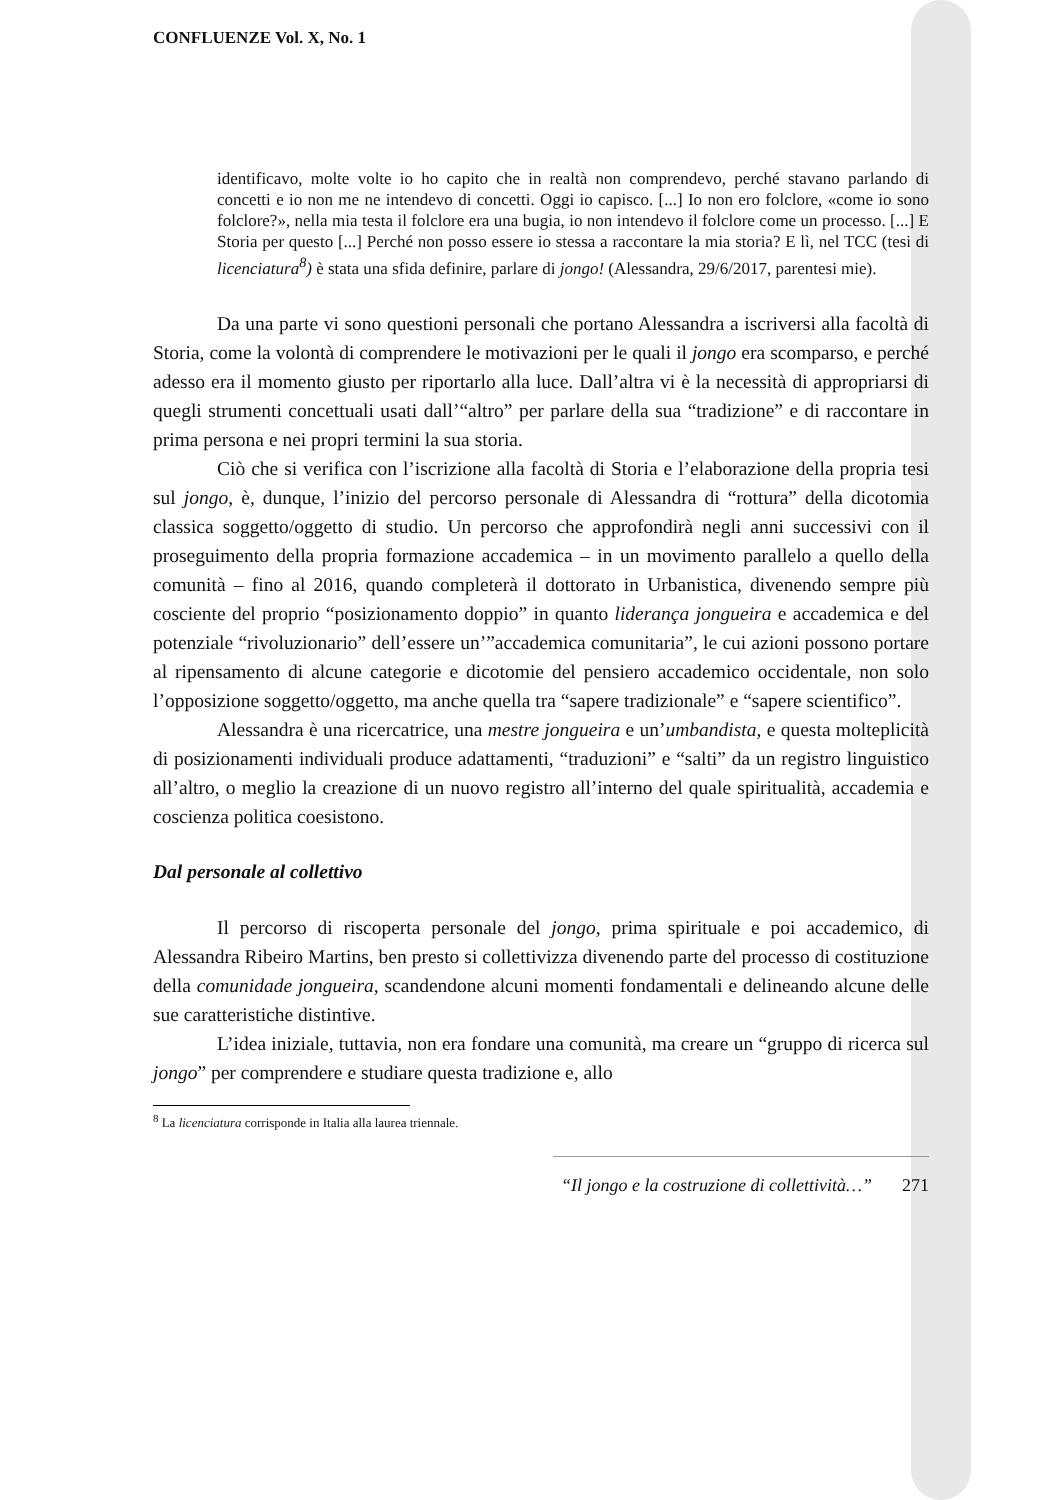CONFLUENZE Vol. X, No. 1
identificavo, molte volte io ho capito che in realtà non comprendevo, perché stavano parlando di concetti e io non me ne intendevo di concetti. Oggi io capisco. [...] Io non ero folclore, «come io sono folclore?», nella mia testa il folclore era una bugia, io non intendevo il folclore come un processo. [...] E Storia per questo [...] Perché non posso essere io stessa a raccontare la mia storia? E lì, nel TCC (tesi di licenciatura<sup>8</sup>) è stata una sfida definire, parlare di jongo! (Alessandra, 29/6/2017, parentesi mie).
Da una parte vi sono questioni personali che portano Alessandra a iscriversi alla facoltà di Storia, come la volontà di comprendere le motivazioni per le quali il jongo era scomparso, e perché adesso era il momento giusto per riportarlo alla luce. Dall’altra vi è la necessità di appropriarsi di quegli strumenti concettuali usati dall’“altro” per parlare della sua “tradizione” e di raccontare in prima persona e nei propri termini la sua storia.
Ciò che si verifica con l’iscrizione alla facoltà di Storia e l’elaborazione della propria tesi sul jongo, è, dunque, l’inizio del percorso personale di Alessandra di “rottura” della dicotomia classica soggetto/oggetto di studio. Un percorso che approfondirà negli anni successivi con il proseguimento della propria formazione accademica – in un movimento parallelo a quello della comunità – fino al 2016, quando completerà il dottorato in Urbanistica, divenendo sempre più cosciente del proprio “posizionamento doppio” in quanto liderança jongueira e accademica e del potenziale “rivoluzionario” dell’essere un’”accademica comunitaria”, le cui azioni possono portare al ripensamento di alcune categorie e dicotomie del pensiero accademico occidentale, non solo l’opposizione soggetto/oggetto, ma anche quella tra “sapere tradizionale” e “sapere scientifico”.
Alessandra è una ricercatrice, una mestre jongueira e un’umbandista, e questa molteplicità di posizionamenti individuali produce adattamenti, “traduzioni” e “salti” da un registro linguistico all’altro, o meglio la creazione di un nuovo registro all’interno del quale spiritualità, accademia e coscienza politica coesistono.
Dal personale al collettivo
Il percorso di riscoperta personale del jongo, prima spirituale e poi accademico, di Alessandra Ribeiro Martins, ben presto si collettivizza divenendo parte del processo di costituzione della comunidade jongueira, scandendone alcuni momenti fondamentali e delineando alcune delle sue caratteristiche distintive.
L’idea iniziale, tuttavia, non era fondare una comunità, ma creare un “gruppo di ricerca sul jongo” per comprendere e studiare questa tradizione e, allo
<sup>8</sup> La licenciatura corrisponde in Italia alla laurea triennale.
“Il jongo e la costruzione di collettività…” 271